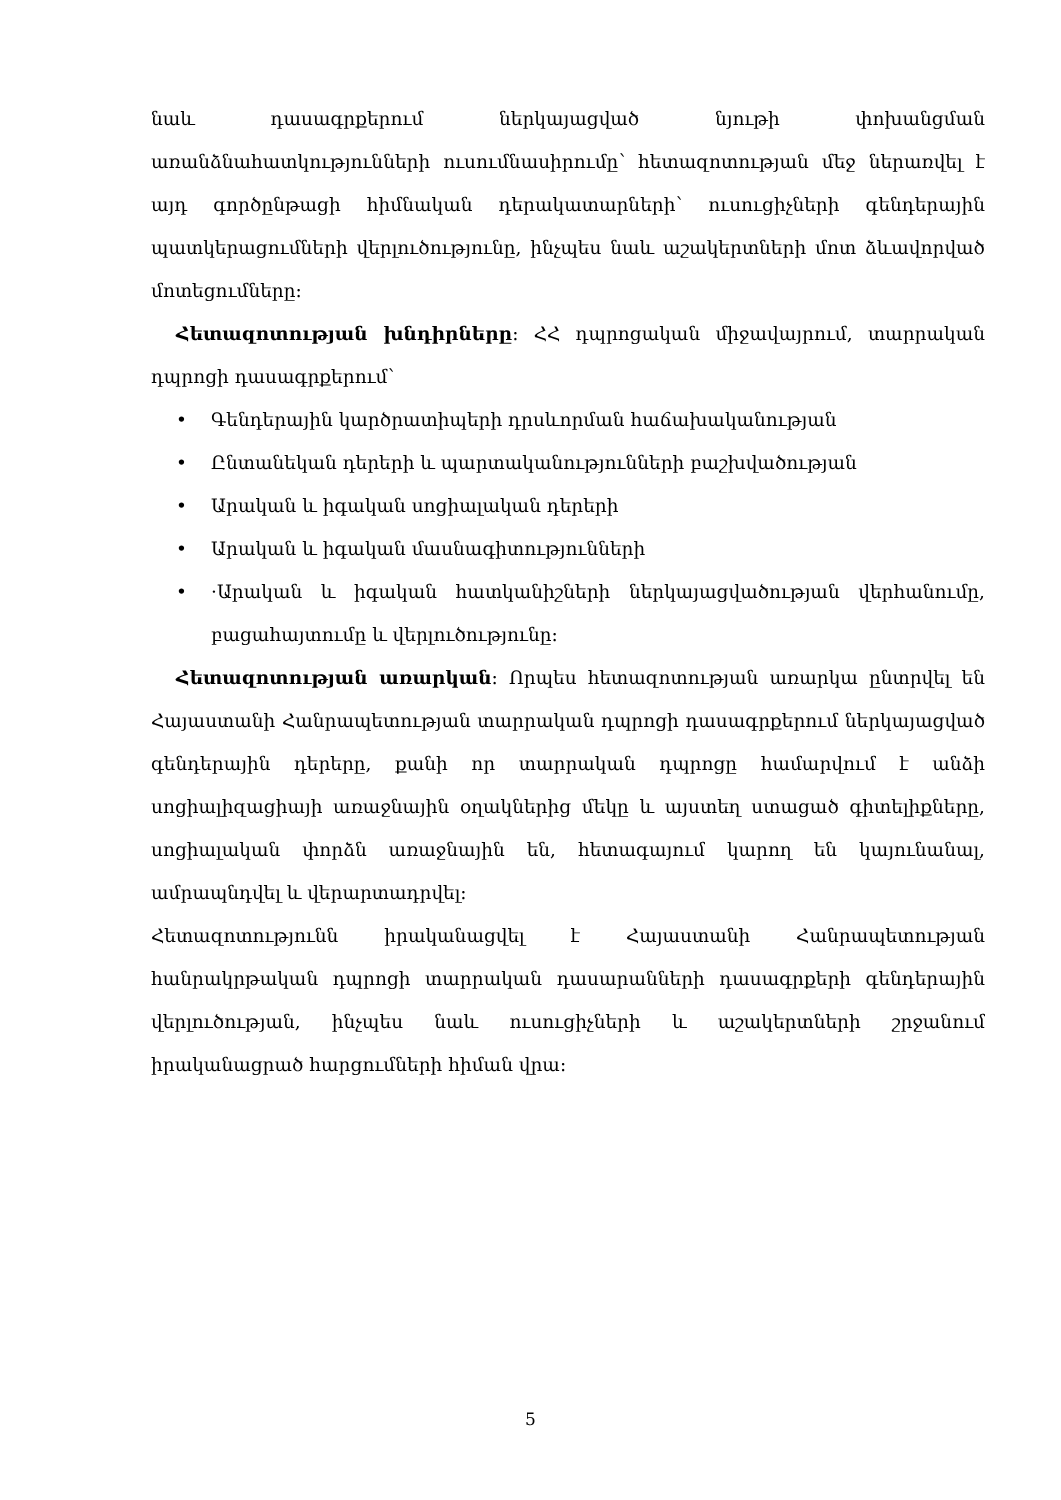նաև դասագրքերում ներկայացված նյութի փոխանցման առանձնահատկությունների ուսումնասիրումը՝ հետազոտության մեջ ներառվել է այդ գործընթացի հիմնական դերակատարների՝ ուսուցիչների գենդերային պատկերացումների վերլուծությունը, ինչպես նաև աշակերտների մոտ ձևավորված մոտեցումները։
Հետազոտության խնդիրները։ ՀՀ դպրոցական միջավայրում, տարրական դպրոցի դասագրքերում՝
• Գենդերային կարծրատիպերի դրսևորման հաճախականության
• Ընտանեկան դերերի և պարտականությունների բաշխվածության
• Արական և իգական սոցիալական դերերի
• Արական և իգական մասնագիտությունների
• ·Արական և իգական հատկանիշների ներկայացվածության վերհանումը, բացահայտումը և վերլուծությունը։
Հետազոտության առարկան։ Որպես հետազոտության առարկա ընտրվել են Հայաստանի Հանրապետության տարրական դպրոցի դասագրքերում ներկայացված գենդերային դերերը, քանի որ տարրական դպրոցը համարվում է անձի սոցիալիզացիայի առաջնային օղակներից մեկը և այստեղ ստացած գիտելիքները, սոցիալական փորձն առաջնային են, հետագայում կարող են կայունանալ, ամրապնդվել և վերարտադրվել։
Հետազոտությունն իրականացվել է Հայաստանի Հանրապետության հանրակրթական դպրոցի տարրական դասարանների դասագրքերի գենդերային վերլուծության, ինչպես նաև ուսուցիչների և աշակերտների շրջանում իրականացրած հարցումների հիման վրա։
5